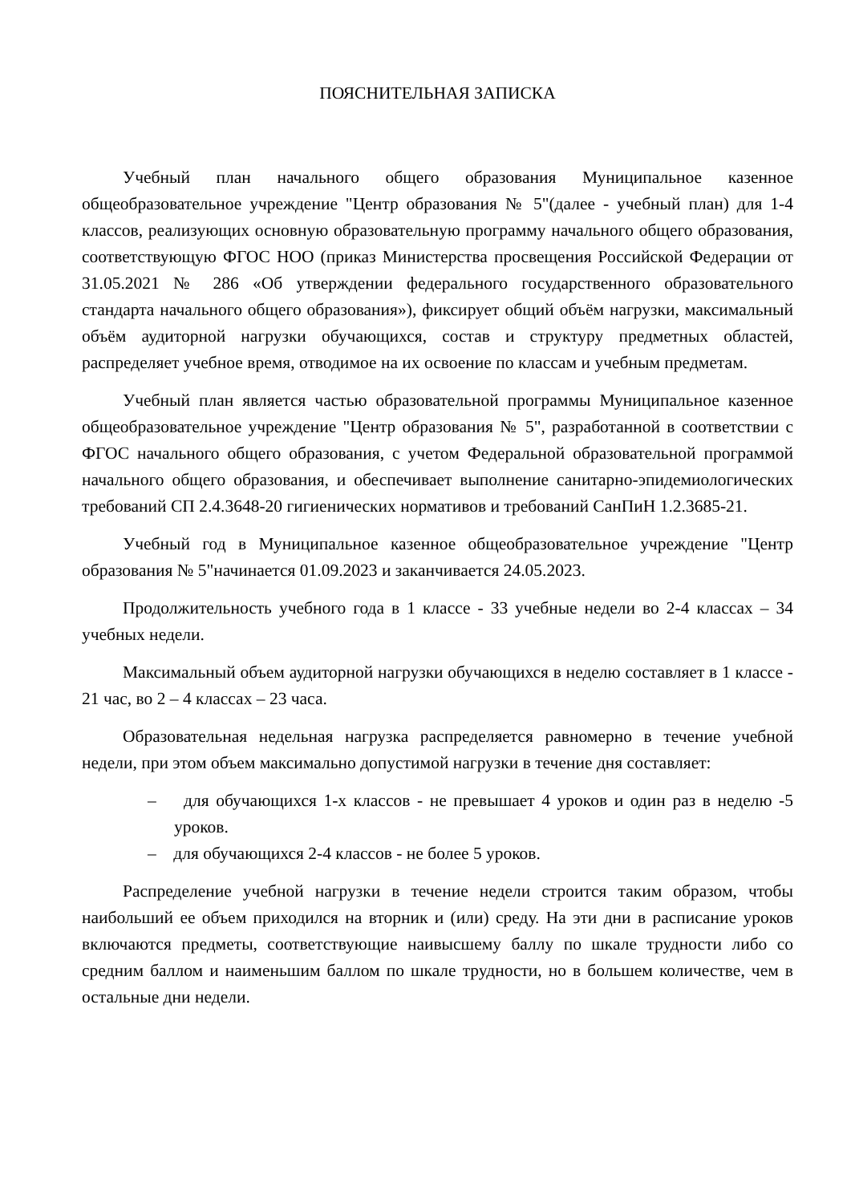ПОЯСНИТЕЛЬНАЯ ЗАПИСКА
Учебный план начального общего образования Муниципальное казенное общеобразовательное учреждение "Центр образования № 5"(далее - учебный план) для 1-4 классов, реализующих основную образовательную программу начального общего образования, соответствующую ФГОС НОО (приказ Министерства просвещения Российской Федерации от 31.05.2021 № 286 «Об утверждении федерального государственного образовательного стандарта начального общего образования»), фиксирует общий объём нагрузки, максимальный объём аудиторной нагрузки обучающихся, состав и структуру предметных областей, распределяет учебное время, отводимое на их освоение по классам и учебным предметам.
Учебный план является частью образовательной программы Муниципальное казенное общеобразовательное учреждение "Центр образования № 5", разработанной в соответствии с ФГОС начального общего образования, с учетом Федеральной образовательной программой начального общего образования, и обеспечивает выполнение санитарно-эпидемиологических требований СП 2.4.3648-20 гигиенических нормативов и требований СанПиН 1.2.3685-21.
Учебный год в Муниципальное казенное общеобразовательное учреждение "Центр образования № 5"начинается 01.09.2023 и заканчивается 24.05.2023.
Продолжительность учебного года в 1 классе - 33 учебные недели во 2-4 классах – 34 учебных недели.
Максимальный объем аудиторной нагрузки обучающихся в неделю составляет в 1 классе - 21 час, во 2 – 4 классах – 23 часа.
Образовательная недельная нагрузка распределяется равномерно в течение учебной недели, при этом объем максимально допустимой нагрузки в течение дня составляет:
– для обучающихся 1-х классов - не превышает 4 уроков и один раз в неделю -5 уроков.
– для обучающихся 2-4 классов - не более 5 уроков.
Распределение учебной нагрузки в течение недели строится таким образом, чтобы наибольший ее объем приходился на вторник и (или) среду. На эти дни в расписание уроков включаются предметы, соответствующие наивысшему баллу по шкале трудности либо со средним баллом и наименьшим баллом по шкале трудности, но в большем количестве, чем в остальные дни недели.